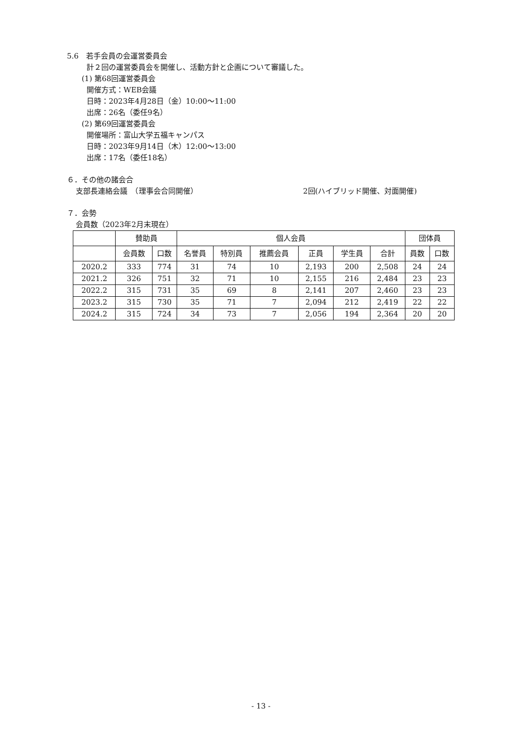5.6　若手会員の会運営委員会
計２回の運営委員会を開催し、活動方針と企画について審議した。
(1) 第68回運営委員会
開催方式：WEB会議
日時：2023年4月28日（金）10:00～11:00
出席：26名（委任9名）
(2) 第69回運営委員会
開催場所：富山大学五福キャンパス
日時：2023年9月14日（木）12:00～13:00
出席：17名（委任18名）
６．その他の諸会合
支部長連絡会議　（理事会合同開催） 2回(ハイブリッド開催、対面開催)
７．会勢
会員数（2023年2月末現在）
| | 賛助員 | | 個人会員 | | | | | | 団体員 | |
| --- | --- | --- | --- | --- | --- | --- | --- | --- | --- | --- |
| | 会員数 | 口数 | 名誉員 | 特別員 | 推薦会員 | 正員 | 学生員 | 合計 | 員数 | 口数 |
| 2020.2 | 333 | 774 | 31 | 74 | 10 | 2,193 | 200 | 2,508 | 24 | 24 |
| 2021.2 | 326 | 751 | 32 | 71 | 10 | 2,155 | 216 | 2,484 | 23 | 23 |
| 2022.2 | 315 | 731 | 35 | 69 | 8 | 2,141 | 207 | 2,460 | 23 | 23 |
| 2023.2 | 315 | 730 | 35 | 71 | 7 | 2,094 | 212 | 2,419 | 22 | 22 |
| 2024.2 | 315 | 724 | 34 | 73 | 7 | 2,056 | 194 | 2,364 | 20 | 20 |
- 13 -